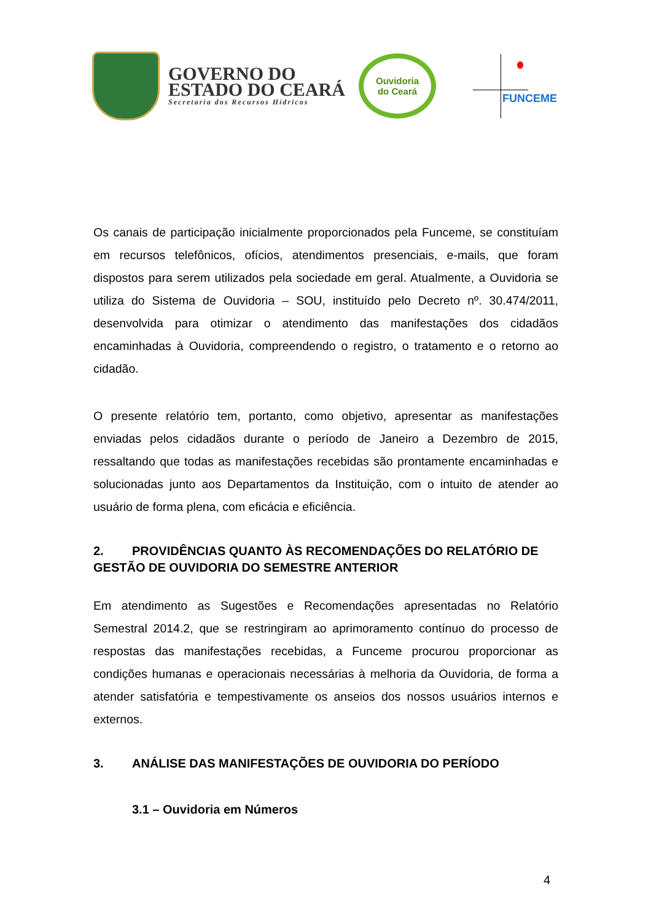GOVERNO DO
ESTADO DO CEARÁ
Secretaria dos Recursos Hídricos
Ouvidoria
do Ceará
FUNCEME
Os canais de participação inicialmente proporcionados pela Funceme, se constituíam em recursos telefônicos, ofícios, atendimentos presenciais, e-mails, que foram dispostos para serem utilizados pela sociedade em geral. Atualmente, a Ouvidoria se utiliza do Sistema de Ouvidoria – SOU, instituído pelo Decreto nº. 30.474/2011, desenvolvida para otimizar o atendimento das manifestações dos cidadãos encaminhadas à Ouvidoria, compreendendo o registro, o tratamento e o retorno ao cidadão.
O presente relatório tem, portanto, como objetivo, apresentar as manifestações enviadas pelos cidadãos durante o período de Janeiro a Dezembro de 2015, ressaltando que todas as manifestações recebidas são prontamente encaminhadas e solucionadas junto aos Departamentos da Instituição, com o intuito de atender ao usuário de forma plena, com eficácia e eficiência.
2. PROVIDÊNCIAS QUANTO ÀS RECOMENDAÇÕES DO RELATÓRIO DE GESTÃO DE OUVIDORIA DO SEMESTRE ANTERIOR
Em atendimento as Sugestões e Recomendações apresentadas no Relatório Semestral 2014.2, que se restringiram ao aprimoramento contínuo do processo de respostas das manifestações recebidas, a Funceme procurou proporcionar as condições humanas e operacionais necessárias à melhoria da Ouvidoria, de forma a atender satisfatória e tempestivamente os anseios dos nossos usuários internos e externos.
3. ANÁLISE DAS MANIFESTAÇÕES DE OUVIDORIA DO PERÍODO
3.1 – Ouvidoria em Números
4